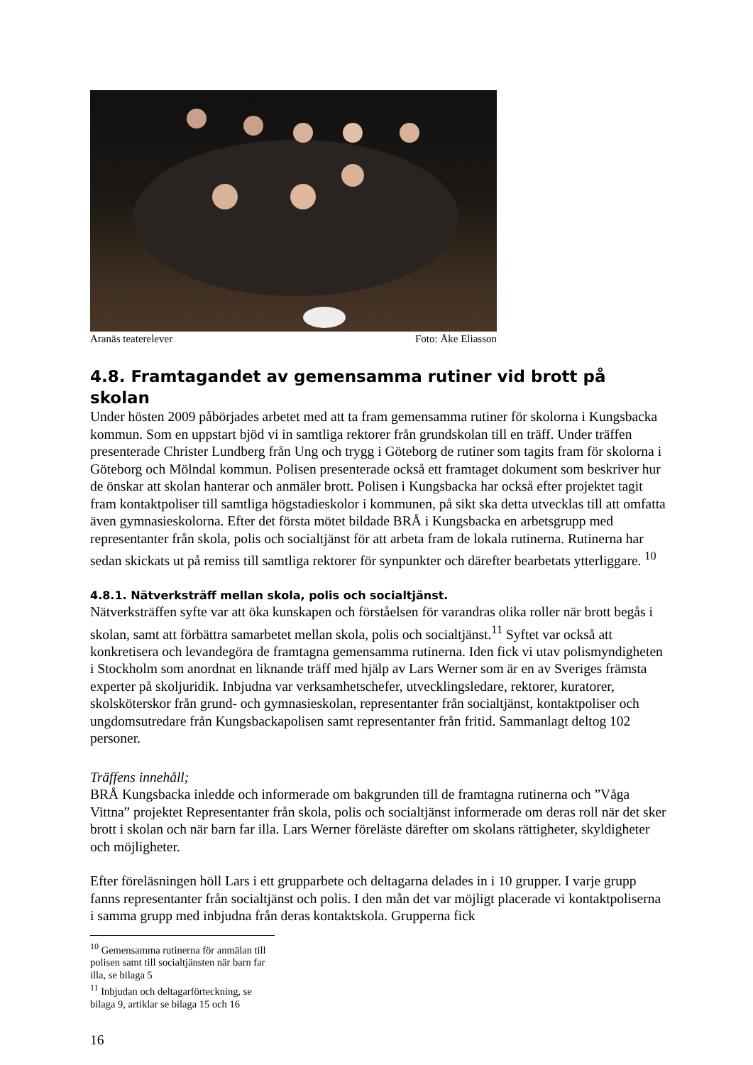Aranäs teaterelever Foto: Åke Eliasson
4.8. Framtagandet av gemensamma rutiner vid brott på skolan
Under hösten 2009 påbörjades arbetet med att ta fram gemensamma rutiner för skolorna i Kungsbacka kommun. Som en uppstart bjöd vi in samtliga rektorer från grundskolan till en träff. Under träffen presenterade Christer Lundberg från Ung och trygg i Göteborg de rutiner som tagits fram för skolorna i Göteborg och Mölndal kommun. Polisen presenterade också ett framtaget dokument som beskriver hur de önskar att skolan hanterar och anmäler brott. Polisen i Kungsbacka har också efter projektet tagit fram kontaktpoliser till samtliga högstadieskolor i kommunen, på sikt ska detta utvecklas till att omfatta även gymnasieskolorna. Efter det första mötet bildade BRÅ i Kungsbacka en arbetsgrupp med representanter från skola, polis och socialtjänst för att arbeta fram de lokala rutinerna. Rutinerna har sedan skickats ut på remiss till samtliga rektorer för synpunkter och därefter bearbetats ytterliggare. <sup>10</sup>
4.8.1. Nätverksträff mellan skola, polis och socialtjänst.
Nätverksträffen syfte var att öka kunskapen och förståelsen för varandras olika roller när brott begås i skolan, samt att förbättra samarbetet mellan skola, polis och socialtjänst.<sup>11</sup> Syftet var också att konkretisera och levandegöra de framtagna gemensamma rutinerna. Iden fick vi utav polismyndigheten i Stockholm som anordnat en liknande träff med hjälp av Lars Werner som är en av Sveriges främsta experter på skoljuridik. Inbjudna var verksamhetschefer, utvecklingsledare, rektorer, kuratorer, skolsköterskor från grund- och gymnasieskolan, representanter från socialtjänst, kontaktpoliser och ungdomsutredare från Kungsbackapolisen samt representanter från fritid. Sammanlagt deltog 102 personer.
Träffens innehåll;
BRÅ Kungsbacka inledde och informerade om bakgrunden till de framtagna rutinerna och ”Våga Vittna” projektet Representanter från skola, polis och socialtjänst informerade om deras roll när det sker brott i skolan och när barn far illa. Lars Werner föreläste därefter om skolans rättigheter, skyldigheter och möjligheter.
Efter föreläsningen höll Lars i ett grupparbete och deltagarna delades in i 10 grupper. I varje grupp fanns representanter från socialtjänst och polis. I den mån det var möjligt placerade vi kontaktpoliserna i samma grupp med inbjudna från deras kontaktskola. Grupperna fick
<sup>10</sup> Gemensamma rutinerna för anmälan till polisen samt till socialtjänsten när barn far illa, se bilaga 5
<sup>11</sup> Inbjudan och deltagarförteckning, se bilaga 9, artiklar se bilaga 15 och 16
16